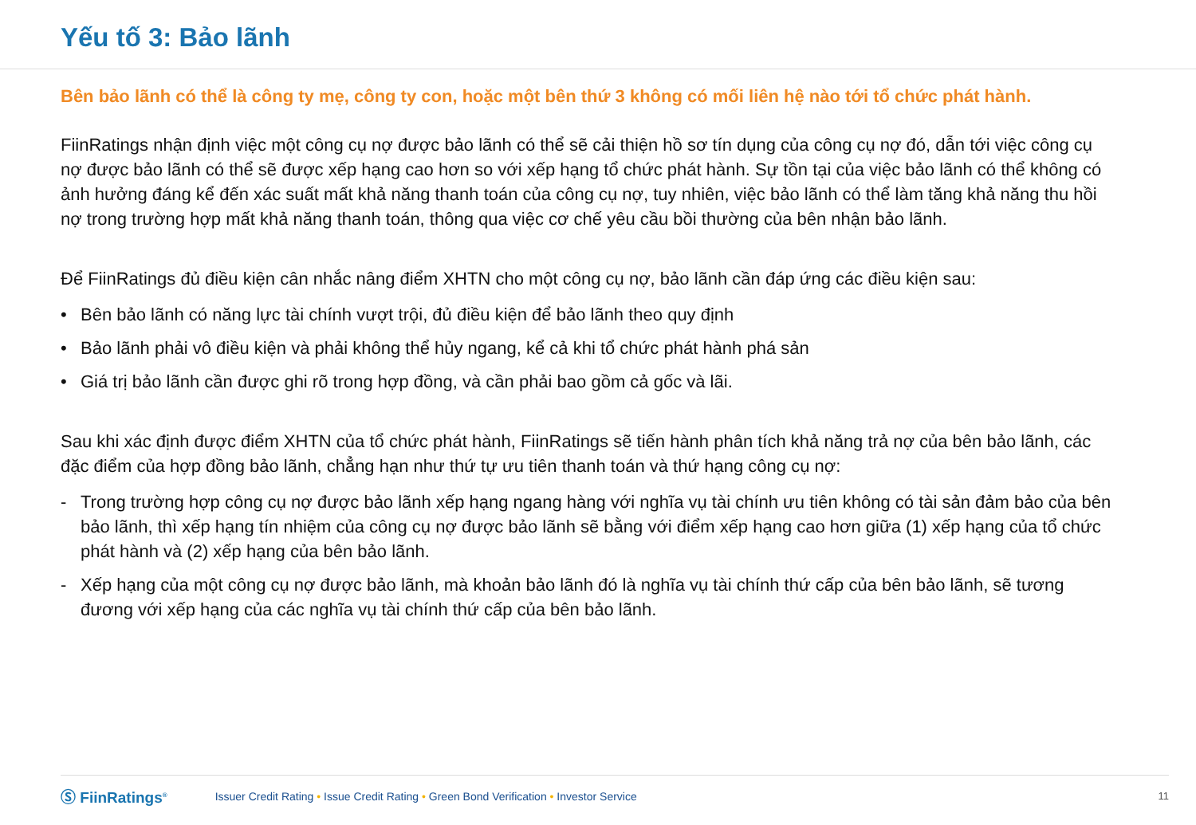Yếu tố 3: Bảo lãnh
Bên bảo lãnh có thể là công ty mẹ, công ty con, hoặc một bên thứ 3 không có mối liên hệ nào tới tổ chức phát hành.
FiinRatings nhận định việc một công cụ nợ được bảo lãnh có thể sẽ cải thiện hồ sơ tín dụng của công cụ nợ đó, dẫn tới việc công cụ nợ được bảo lãnh có thể sẽ được xếp hạng cao hơn so với xếp hạng tổ chức phát hành. Sự tồn tại của việc bảo lãnh có thể không có ảnh hưởng đáng kể đến xác suất mất khả năng thanh toán của công cụ nợ, tuy nhiên, việc bảo lãnh có thể làm tăng khả năng thu hồi nợ trong trường hợp mất khả năng thanh toán, thông qua việc cơ chế yêu cầu bồi thường của bên nhận bảo lãnh.
Để FiinRatings đủ điều kiện cân nhắc nâng điểm XHTN cho một công cụ nợ, bảo lãnh cần đáp ứng các điều kiện sau:
• Bên bảo lãnh có năng lực tài chính vượt trội, đủ điều kiện để bảo lãnh theo quy định
• Bảo lãnh phải vô điều kiện và phải không thể hủy ngang, kể cả khi tổ chức phát hành phá sản
• Giá trị bảo lãnh cần được ghi rõ trong hợp đồng, và cần phải bao gồm cả gốc và lãi.
Sau khi xác định được điểm XHTN của tổ chức phát hành, FiinRatings sẽ tiến hành phân tích khả năng trả nợ của bên bảo lãnh, các đặc điểm của hợp đồng bảo lãnh, chẳng hạn như thứ tự ưu tiên thanh toán và thứ hạng công cụ nợ:
- Trong trường hợp công cụ nợ được bảo lãnh xếp hạng ngang hàng với nghĩa vụ tài chính ưu tiên không có tài sản đảm bảo của bên bảo lãnh, thì xếp hạng tín nhiệm của công cụ nợ được bảo lãnh sẽ bằng với điểm xếp hạng cao hơn giữa (1) xếp hạng của tổ chức phát hành và (2) xếp hạng của bên bảo lãnh.
- Xếp hạng của một công cụ nợ được bảo lãnh, mà khoản bảo lãnh đó là nghĩa vụ tài chính thứ cấp của bên bảo lãnh, sẽ tương đương với xếp hạng của các nghĩa vụ tài chính thứ cấp của bên bảo lãnh.
Ⓢ FiinRatings<sup>®</sup> Issuer Credit Rating • Issue Credit Rating • Green Bond Verification • Investor Service 11